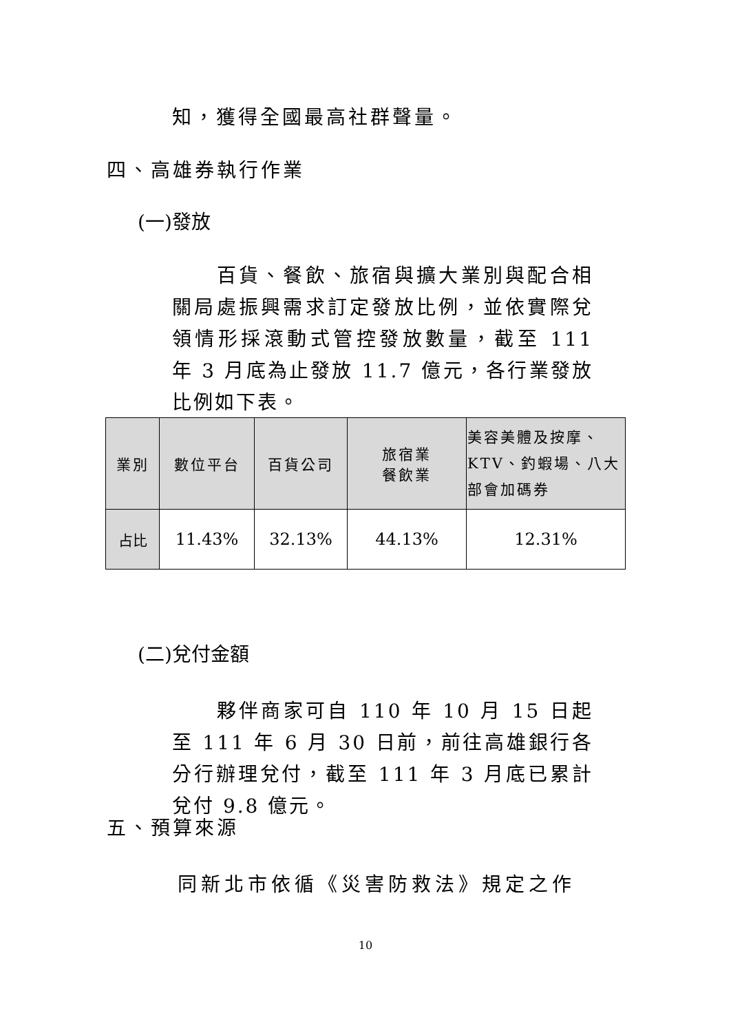知，獲得全國最高社群聲量。
四、高雄券執行作業
(一)發放
　　百貨、餐飲、旅宿與擴大業別與配合相關局處振興需求訂定發放比例，並依實際兌領情形採滾動式管控發放數量，截至 111 年 3 月底為止發放 11.7 億元，各行業發放比例如下表。
| 業別 | 數位平台 | 百貨公司 | 旅宿業 餐飲業 | 美容美體及按摩、KTV、釣蝦場、八大部會加碼券 |
| --- | --- | --- | --- | --- |
| 占比 | 11.43% | 32.13% | 44.13% | 12.31% |
(二)兌付金額
　　夥伴商家可自 110 年 10 月 15 日起至 111 年 6 月 30 日前，前往高雄銀行各分行辦理兌付，截至 111 年 3 月底已累計兌付 9.8 億元。
五、預算來源
同新北市依循《災害防救法》規定之作
10